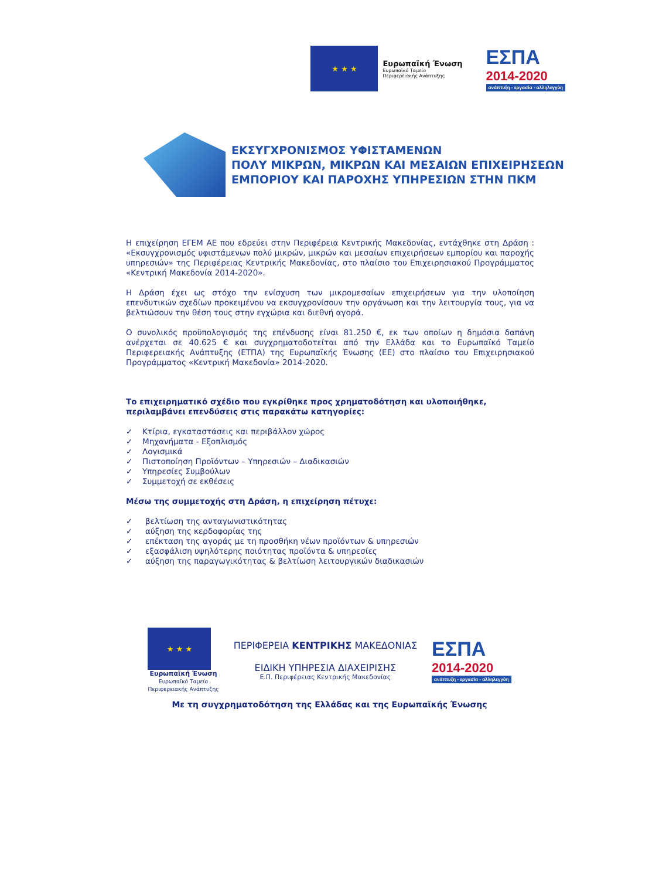★ ★ ★
Ευρωπαϊκή Ένωση
Ευρωπαϊκό Ταμείο
Περιφερειακής Ανάπτυξης
ΕΣΠΑ
2014-2020
ανάπτυξη - εργασία - αλληλεγγύη
ΕΚΣΥΓΧΡΟΝΙΣΜΟΣ ΥΦΙΣΤΑΜΕΝΩΝ
ΠΟΛΥ ΜΙΚΡΩΝ, ΜΙΚΡΩΝ ΚΑΙ ΜΕΣΑΙΩΝ ΕΠΙΧΕΙΡΗΣΕΩΝ
ΕΜΠΟΡΙΟΥ ΚΑΙ ΠΑΡΟΧΗΣ ΥΠΗΡΕΣΙΩΝ ΣΤΗΝ ΠΚΜ
Η επιχείρηση ΕΓΕΜ ΑΕ που εδρεύει στην Περιφέρεια Κεντρικής Μακεδονίας, εντάχθηκε στη Δράση : «Εκσυγχρονισμός υφιστάμενων πολύ μικρών, μικρών και μεσαίων επιχειρήσεων εμπορίου και παροχής υπηρεσιών» της Περιφέρειας Κεντρικής Μακεδονίας, στο πλαίσιο του Επιχειρησιακού Προγράμματος «Κεντρική Μακεδονία 2014-2020».
Η Δράση έχει ως στόχο την ενίσχυση των μικρομεσαίων επιχειρήσεων για την υλοποίηση επενδυτικών σχεδίων προκειμένου να εκσυγχρονίσουν την οργάνωση και την λειτουργία τους, για να βελτιώσουν την θέση τους στην εγχώρια και διεθνή αγορά.
Ο συνολικός προϋπολογισμός της επένδυσης είναι 81.250 €, εκ των οποίων η δημόσια δαπάνη ανέρχεται σε 40.625 € και συγχρηματοδοτείται από την Ελλάδα και το Ευρωπαϊκό Ταμείο Περιφερειακής Ανάπτυξης (ΕΤΠΑ) της Ευρωπαϊκής Ένωσης (ΕΕ) στο πλαίσιο του Επιχειρησιακού Προγράμματος «Κεντρική Μακεδονία» 2014-2020.
Το επιχειρηματικό σχέδιο που εγκρίθηκε προς χρηματοδότηση και υλοποιήθηκε, περιλαμβάνει επενδύσεις στις παρακάτω κατηγορίες:
✓ Κτίρια, εγκαταστάσεις και περιβάλλον χώρος
✓ Μηχανήματα - Εξοπλισμός
✓ Λογισμικά
✓ Πιστοποίηση Προϊόντων – Υπηρεσιών – Διαδικασιών
✓ Υπηρεσίες Συμβούλων
✓ Συμμετοχή σε εκθέσεις
Μέσω της συμμετοχής στη Δράση, η επιχείρηση πέτυχε:
✓ βελτίωση της ανταγωνιστικότητας
✓ αύξηση της κερδοφορίας της
✓ επέκταση της αγοράς με τη προσθήκη νέων προϊόντων & υπηρεσιών
✓ εξασφάλιση υψηλότερης ποιότητας προϊόντα & υπηρεσίες
✓ αύξηση της παραγωγικότητας & βελτίωση λειτουργικών διαδικασιών
★ ★ ★
Ευρωπαϊκή Ένωση
Ευρωπαϊκό Ταμείο
Περιφερειακής Ανάπτυξης
ΠΕΡΙΦΕΡΕΙΑ ΚΕΝΤΡΙΚΗΣ ΜΑΚΕΔΟΝΙΑΣ
ΕΙΔΙΚΗ ΥΠΗΡΕΣΙΑ ΔΙΑΧΕΙΡΙΣΗΣ
Ε.Π. Περιφέρειας Κεντρικής Μακεδονίας
ΕΣΠΑ
2014-2020
ανάπτυξη - εργασία - αλληλεγγύη
Με τη συγχρηματοδότηση της Ελλάδας και της Ευρωπαϊκής Ένωσης